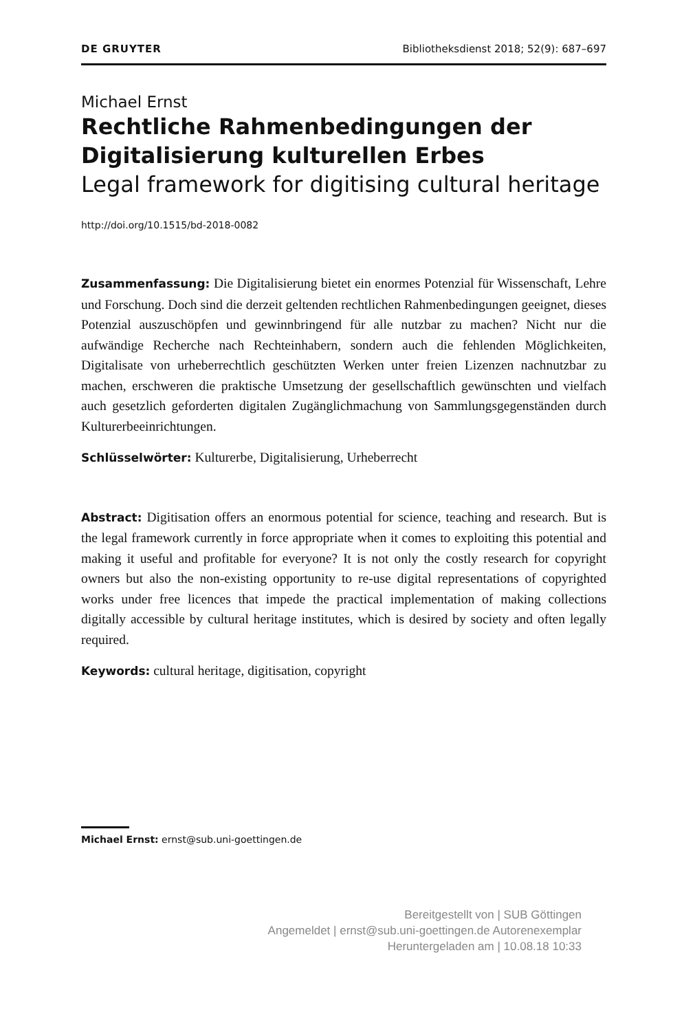DE GRUYTER Bibliotheksdienst 2018; 52(9): 687–697
Michael Ernst
Rechtliche Rahmenbedingungen der Digitalisierung kulturellen Erbes
Legal framework for digitising cultural heritage
http://doi.org/10.1515/bd-2018-0082
Zusammenfassung: Die Digitalisierung bietet ein enormes Potenzial für Wissenschaft, Lehre und Forschung. Doch sind die derzeit geltenden rechtlichen Rahmenbedingungen geeignet, dieses Potenzial auszuschöpfen und gewinnbringend für alle nutzbar zu machen? Nicht nur die aufwändige Recherche nach Rechteinhabern, sondern auch die fehlenden Möglichkeiten, Digitalisate von urheberrechtlich geschützten Werken unter freien Lizenzen nachnutzbar zu machen, erschweren die praktische Umsetzung der gesellschaftlich gewünschten und vielfach auch gesetzlich geforderten digitalen Zugänglichmachung von Sammlungsgegenständen durch Kulturerbeeinrichtungen.
Schlüsselwörter: Kulturerbe, Digitalisierung, Urheberrecht
Abstract: Digitisation offers an enormous potential for science, teaching and research. But is the legal framework currently in force appropriate when it comes to exploiting this potential and making it useful and profitable for everyone? It is not only the costly research for copyright owners but also the non-existing opportunity to re-use digital representations of copyrighted works under free licences that impede the practical implementation of making collections digitally accessible by cultural heritage institutes, which is desired by society and often legally required.
Keywords: cultural heritage, digitisation, copyright
Michael Ernst: ernst@sub.uni-goettingen.de
Bereitgestellt von | SUB Göttingen
Angemeldet | ernst@sub.uni-goettingen.de Autorenexemplar
Heruntergeladen am | 10.08.18 10:33